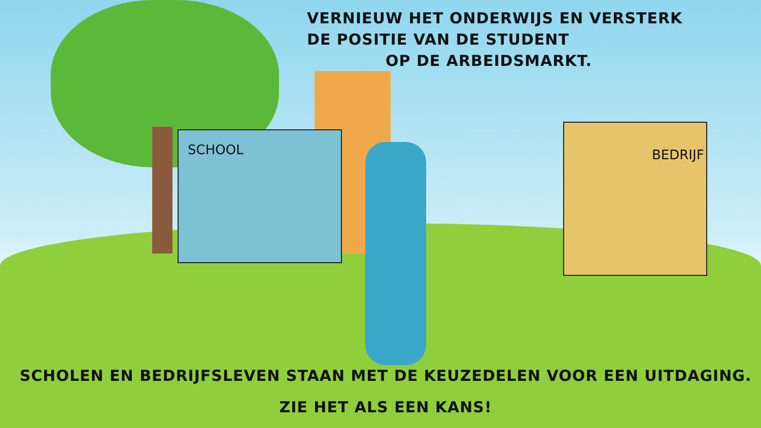VERNIEUW HET ONDERWIJS EN VERSTERK
DE POSITIE VAN DE STUDENT
OP DE ARBEIDSMARKT.
SCHOOL BEDRIJF
SCHOLEN EN BEDRIJFSLEVEN STAAN MET DE KEUZEDELEN VOOR EEN UITDAGING.
ZIE HET ALS EEN KANS!